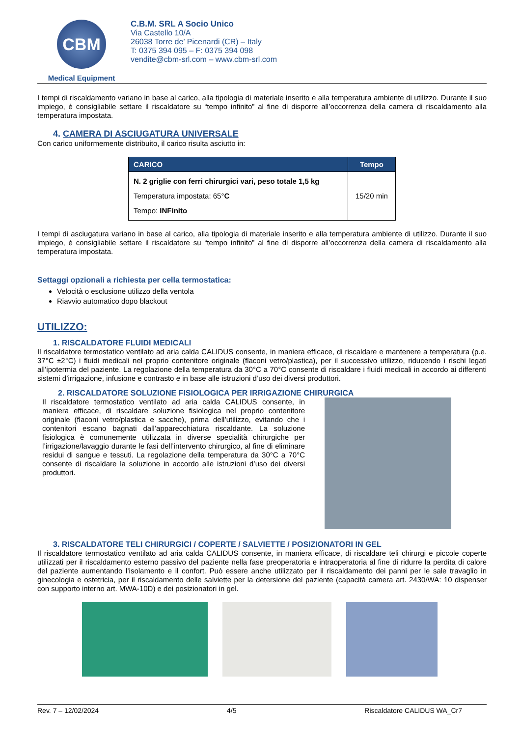CBM
Medical Equipment
C.B.M. SRL A Socio Unico
Via Castello 10/A
26038 Torre de’ Picenardi (CR) – Italy
T: 0375 394 095 – F: 0375 394 098
vendite@cbm-srl.com – www.cbm-srl.com
I tempi di riscaldamento variano in base al carico, alla tipologia di materiale inserito e alla temperatura ambiente di utilizzo. Durante il suo impiego, è consigliabile settare il riscaldatore su “tempo infinito” al fine di disporre all’occorrenza della camera di riscaldamento alla temperatura impostata.
4. CAMERA DI ASCIUGATURA UNIVERSALE
Con carico uniformemente distribuito, il carico risulta asciutto in:
| CARICO | Tempo |
| --- | --- |
| N. 2 griglie con ferri chirurgici vari, peso totale 1,5 kg Temperatura impostata: 65° C Tempo: INFinito | 15/20 min |
I tempi di asciugatura variano in base al carico, alla tipologia di materiale inserito e alla temperatura ambiente di utilizzo. Durante il suo impiego, è consigliabile settare il riscaldatore su “tempo infinito” al fine di disporre all’occorrenza della camera di riscaldamento alla temperatura impostata.
Settaggi opzionali a richiesta per cella termostatica:
Velocità o esclusione utilizzo della ventola
Riavvio automatico dopo blackout
UTILIZZO:
1. RISCALDATORE FLUIDI MEDICALI
Il riscaldatore termostatico ventilato ad aria calda CALIDUS consente, in maniera efficace, di riscaldare e mantenere a temperatura (p.e. 37°C ±2°C) i fluidi medicali nel proprio contenitore originale (flaconi vetro/plastica), per il successivo utilizzo, riducendo i rischi legati all’ipotermia del paziente. La regolazione della temperatura da 30°C a 70°C consente di riscaldare i fluidi medicali in accordo ai differenti sistemi d’irrigazione, infusione e contrasto e in base alle istruzioni d’uso dei diversi produttori.
2. RISCALDATORE SOLUZIONE FISIOLOGICA PER IRRIGAZIONE CHIRURGICA
Il riscaldatore termostatico ventilato ad aria calda CALIDUS consente, in maniera efficace, di riscaldare soluzione fisiologica nel proprio contenitore originale (flaconi vetro/plastica e sacche), prima dell’utilizzo, evitando che i contenitori escano bagnati dall’apparecchiatura riscaldante. La soluzione fisiologica è comunemente utilizzata in diverse specialità chirurgiche per l’irrigazione/lavaggio durante le fasi dell’intervento chirurgico, al fine di eliminare residui di sangue e tessuti. La regolazione della temperatura da 30°C a 70°C consente di riscaldare la soluzione in accordo alle istruzioni d’uso dei diversi produttori.
3. RISCALDATORE TELI CHIRURGICI / COPERTE / SALVIETTE / POSIZIONATORI IN GEL
Il riscaldatore termostatico ventilato ad aria calda CALIDUS consente, in maniera efficace, di riscaldare teli chirurgi e piccole coperte utilizzati per il riscaldamento esterno passivo del paziente nella fase preoperatoria e intraoperatoria al fine di ridurre la perdita di calore del paziente aumentando l’isolamento e il confort. Può essere anche utilizzato per il riscaldamento dei panni per le sale travaglio in ginecologia e ostetricia, per il riscaldamento delle salviette per la detersione del paziente (capacità camera art. 2430/WA: 10 dispenser con supporto interno art. MWA-10D) e dei posizionatori in gel.
Rev. 7 – 12/02/2024 4/5 Riscaldatore CALIDUS WA_Cr7